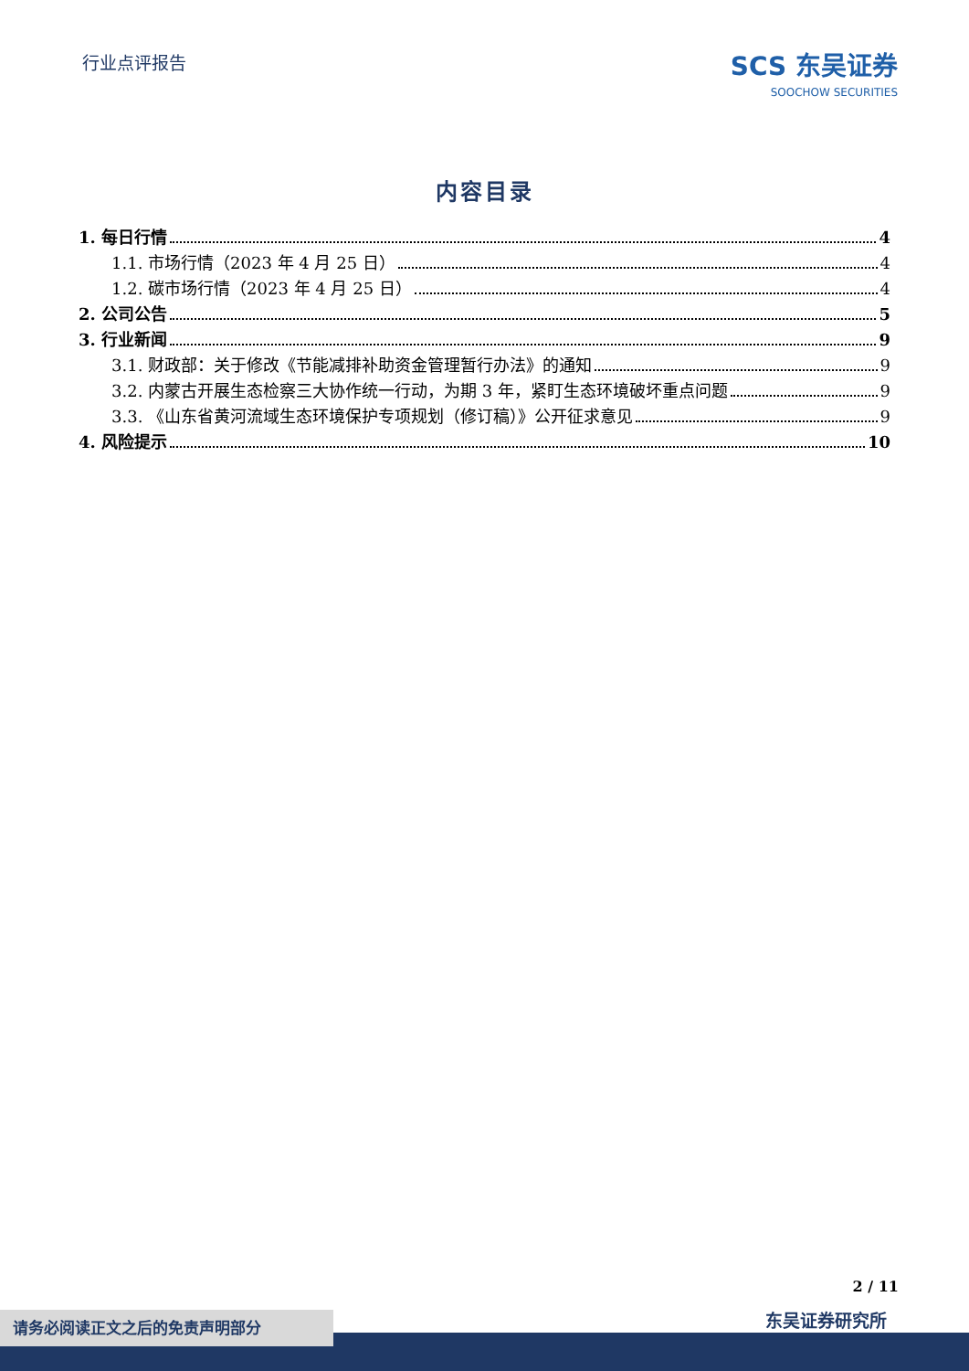行业点评报告
SCS 东吴证券
SOOCHOW SECURITIES
内容目录
1. 每日行情 4
1.1. 市场行情（2023 年 4 月 25 日） 4
1.2. 碳市场行情（2023 年 4 月 25 日） 4
2. 公司公告 5
3. 行业新闻 9
3.1. 财政部：关于修改《节能减排补助资金管理暂行办法》的通知 9
3.2. 内蒙古开展生态检察三大协作统一行动，为期 3 年，紧盯生态环境破坏重点问题 9
3.3. 《山东省黄河流域生态环境保护专项规划（修订稿）》公开征求意见 9
4. 风险提示 10
2 / 11
东吴证券研究所 请务必阅读正文之后的免责声明部分